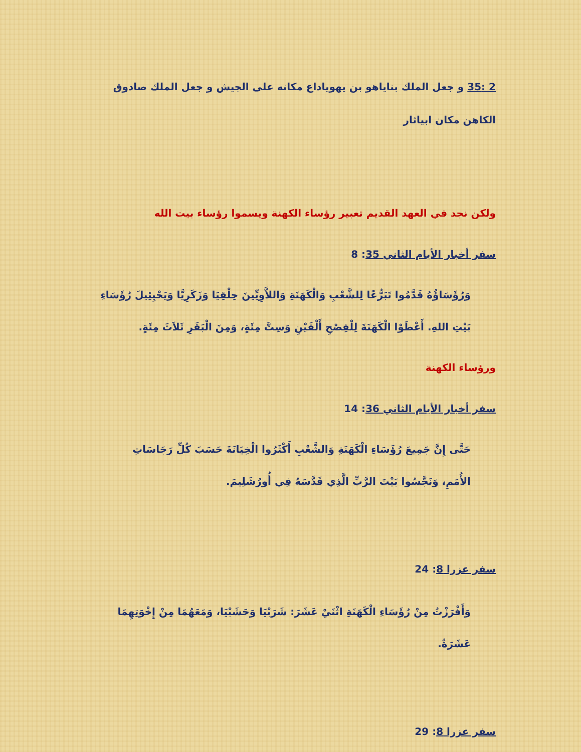2 :35 و جعل الملك بناياهو بن يهوياداع مكانه على الجيش و جعل الملك صادوق الكاهن مكان ابياثار
ولكن نجد في العهد القديم تعبير رؤساء الكهنة ويسموا رؤساء بيت الله
سفر أخبار الأيام الثاني 35: 8
وَرُؤَسَاؤُهُ قَدَّمُوا تَبَرُّعًا لِلشَّعْبِ وَالْكَهَنَةِ وَاللاَّوِيِّينَ حِلْقِيَا وَزَكَرِيَّا وَيَحْيِئِيلَ رُؤَسَاءِ بَيْتِ اللهِ. أَعْطَوْا الْكَهَنَةَ لِلْفِصْحِ أَلْفَيْنِ وَسِتَّ مِئَةٍ، وَمِنَ الْبَقَرِ ثَلاَثَ مِئَةٍ.
ورؤساء الكهنة
سفر أخبار الأيام الثاني 36: 14
حَتَّى إِنَّ جَمِيعَ رُؤَسَاءِ الْكَهَنَةِ وَالشَّعْبِ أَكْثَرُوا الْخِيَانَةَ حَسَبَ كُلِّ رَجَاسَاتِ الأُمَمِ، وَنَجَّسُوا بَيْتَ الرَّبِّ الَّذِي قَدَّسَهُ فِي أُورُشَلِيمَ.
سفر عزرا 8: 24
وَأَفْرَزْتُ مِنْ رُؤَسَاءِ الْكَهَنَةِ اثْنَيْ عَشَرَ: شَرَبْيَا وَحَشَبْيَا، وَمَعَهُمَا مِنْ إِخْوَتِهِمَا عَشَرَةٌ.
سفر عزرا 8: 29